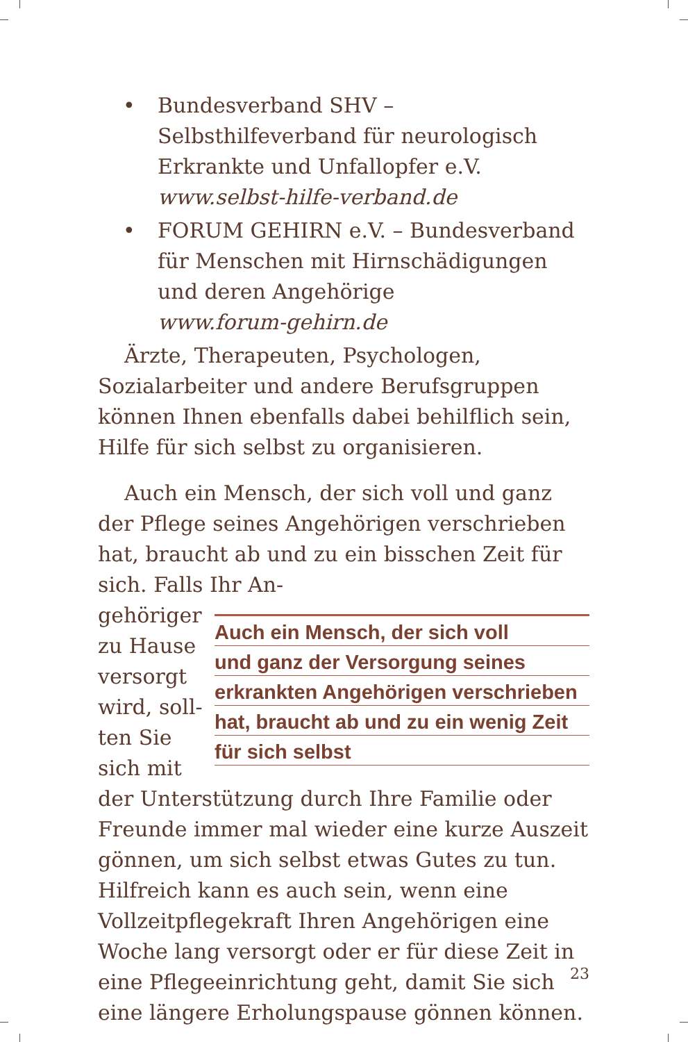• Bundesverband SHV – Selbsthilfeverband für neurologisch Erkrankte und Unfallopfer e.V.
www.selbst-hilfe-verband.de
• FORUM GEHIRN e.V. – Bundesverband für Menschen mit Hirnschädigungen und deren Angehörige
www.forum-gehirn.de
Ärzte, Therapeuten, Psychologen, Sozialarbeiter und andere Berufsgruppen können Ihnen ebenfalls dabei behilflich sein, Hilfe für sich selbst zu organisieren.
Auch ein Mensch, der sich voll und ganz der Pflege seines Angehörigen verschrieben hat, braucht ab und zu ein bisschen Zeit für sich. Falls Ihr An-
Auch ein Mensch, der sich voll
und ganz der Versorgung seines
erkrankten Angehörigen verschrieben
hat, braucht ab und zu ein wenig Zeit
für sich selbst
gehöriger zu Hause versorgt wird, soll­ten Sie sich mit der Unterstützung durch Ihre Familie oder Freunde immer mal wieder eine kurze Auszeit gönnen, um sich selbst etwas Gutes zu tun. Hilfreich kann es auch sein, wenn eine Vollzeitpflegekraft Ihren Angehörigen eine Woche lang versorgt oder er für diese Zeit in eine Pflegeeinrichtung geht, damit Sie sich eine längere Erholungspause gönnen können.
23